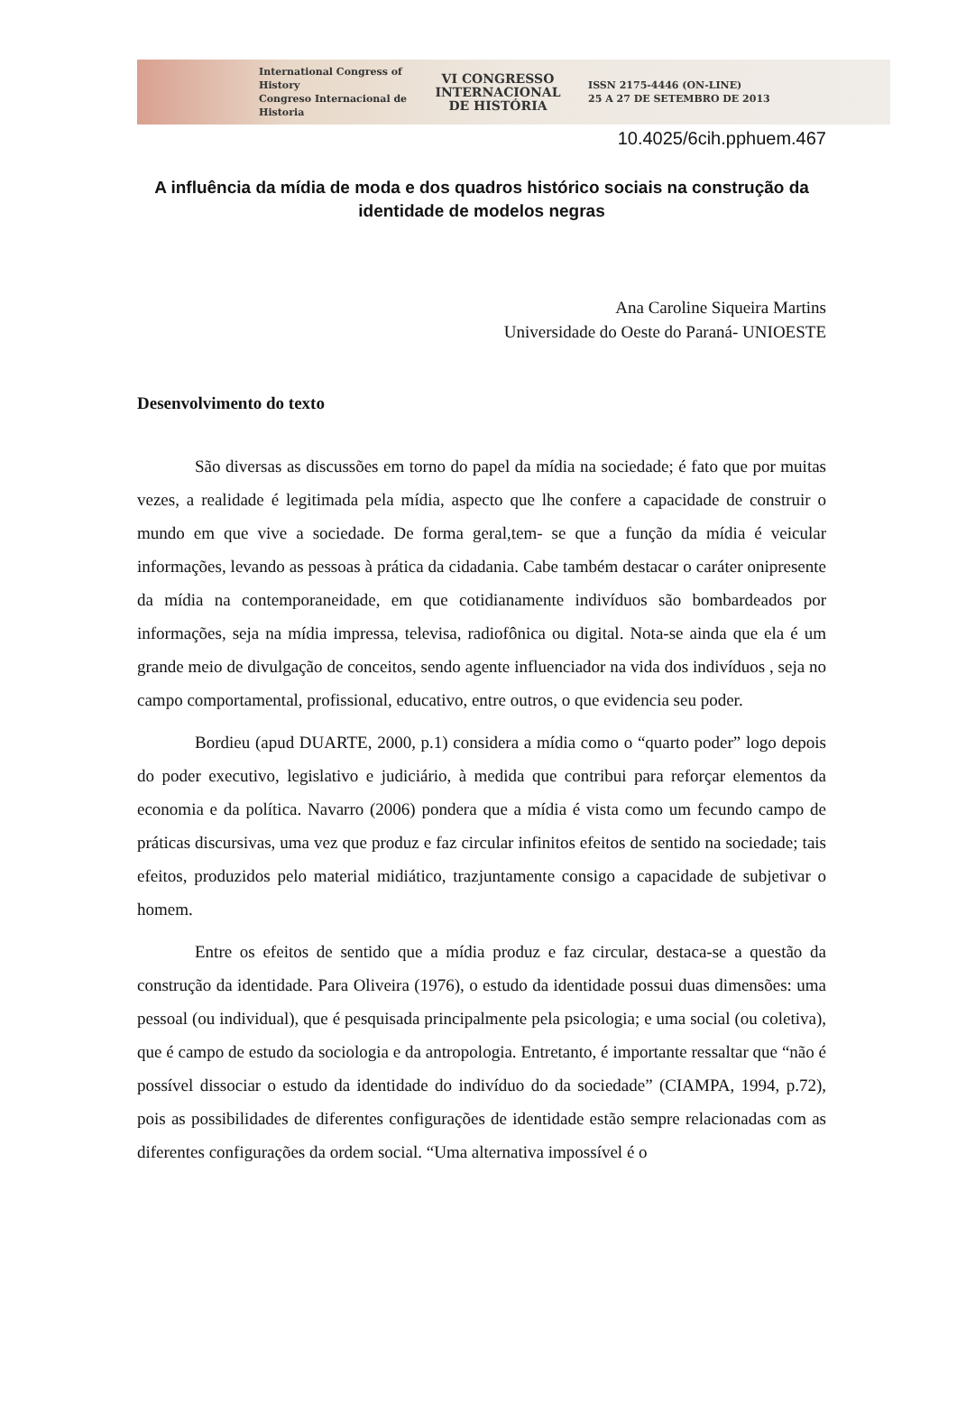International Congress of History
Congreso Internacional de Historia
VI CONGRESSO
INTERNACIONAL
DE HISTÓRIA
ISSN 2175-4446 (ON-LINE)
25 A 27 DE SETEMBRO DE 2013
10.4025/6cih.pphuem.467
A influência da mídia de moda e dos quadros histórico sociais na construção da identidade de modelos negras
Ana Caroline Siqueira Martins
Universidade do Oeste do Paraná- UNIOESTE
Desenvolvimento do texto
São diversas as discussões em torno do papel da mídia na sociedade; é fato que por muitas vezes, a realidade é legitimada pela mídia, aspecto que lhe confere a capacidade de construir o mundo em que vive a sociedade. De forma geral,tem- se que a função da mídia é veicular informações, levando as pessoas à prática da cidadania. Cabe também destacar o caráter onipresente da mídia na contemporaneidade, em que cotidianamente indivíduos são bombardeados por informações, seja na mídia impressa, televisa, radiofônica ou digital. Nota-se ainda que ela é um grande meio de divulgação de conceitos, sendo agente influenciador na vida dos indivíduos , seja no campo comportamental, profissional, educativo, entre outros, o que evidencia seu poder.
Bordieu (apud DUARTE, 2000, p.1) considera a mídia como o “quarto poder” logo depois do poder executivo, legislativo e judiciário, à medida que contribui para reforçar elementos da economia e da política. Navarro (2006) pondera que a mídia é vista como um fecundo campo de práticas discursivas, uma vez que produz e faz circular infinitos efeitos de sentido na sociedade; tais efeitos, produzidos pelo material midiático, trazjuntamente consigo a capacidade de subjetivar o homem.
Entre os efeitos de sentido que a mídia produz e faz circular, destaca-se a questão da construção da identidade. Para Oliveira (1976), o estudo da identidade possui duas dimensões: uma pessoal (ou individual), que é pesquisada principalmente pela psicologia; e uma social (ou coletiva), que é campo de estudo da sociologia e da antropologia. Entretanto, é importante ressaltar que “não é possível dissociar o estudo da identidade do indivíduo do da sociedade” (CIAMPA, 1994, p.72), pois as possibilidades de diferentes configurações de identidade estão sempre relacionadas com as diferentes configurações da ordem social. “Uma alternativa impossível é o